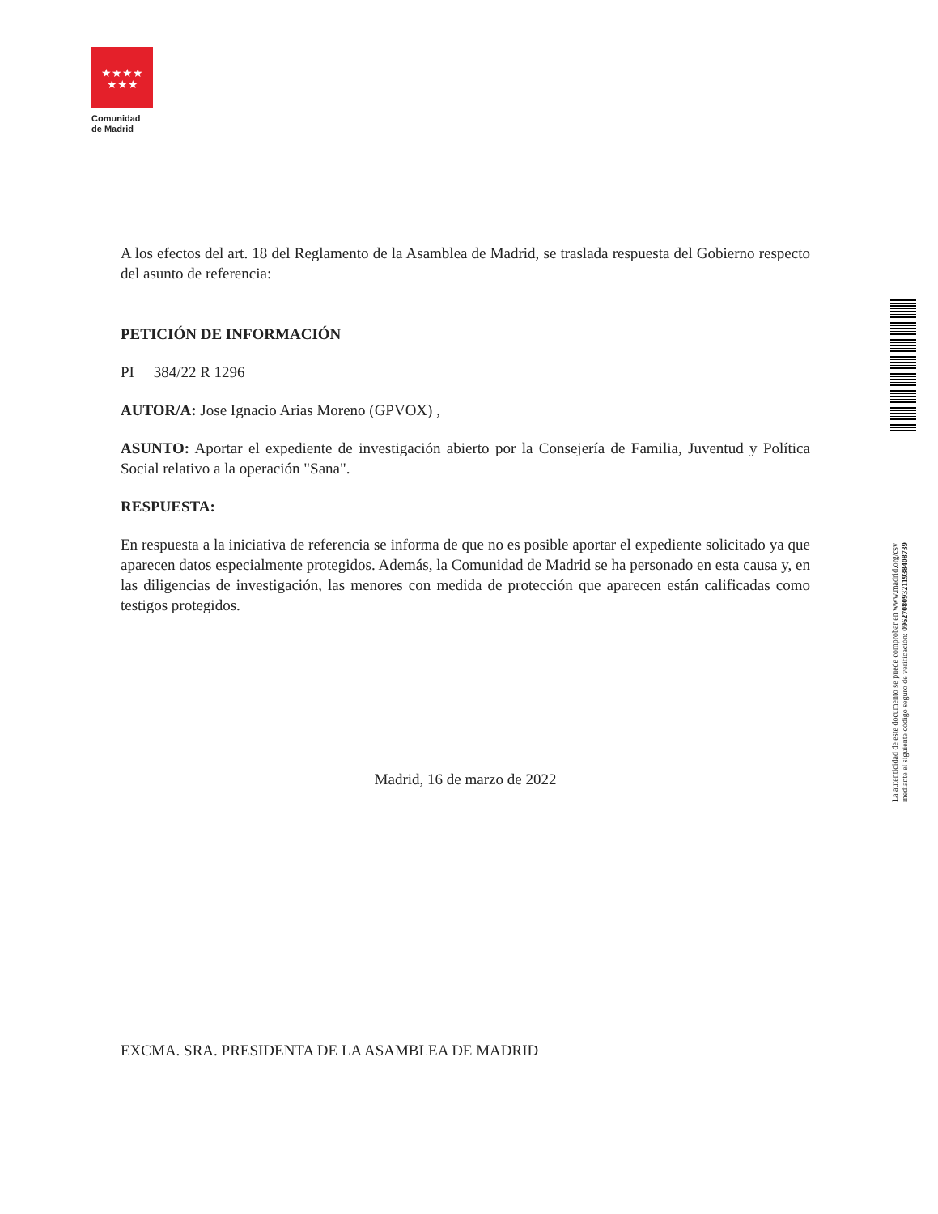★★★★
★★★
Comunidad
de Madrid
A los efectos del art. 18 del Reglamento de la Asamblea de Madrid, se traslada respuesta del Gobierno respecto del asunto de referencia:
PETICIÓN DE INFORMACIÓN
PI 384/22 R 1296
AUTOR/A: Jose Ignacio Arias Moreno (GPVOX) ,
ASUNTO: Aportar el expediente de investigación abierto por la Consejería de Familia, Juventud y Política Social relativo a la operación "Sana".
RESPUESTA:
En respuesta a la iniciativa de referencia se informa de que no es posible aportar el expediente solicitado ya que aparecen datos especialmente protegidos. Además, la Comunidad de Madrid se ha personado en esta causa y, en las diligencias de investigación, las menores con medida de protección que aparecen están calificadas como testigos protegidos.
Madrid, 16 de marzo de 2022
EXCMA. SRA. PRESIDENTA DE LA ASAMBLEA DE MADRID
La autenticidad de este documento se puede comprobar en www.madrid.org/csv
mediante el siguiente código seguro de verificación: 0962708093211938408739